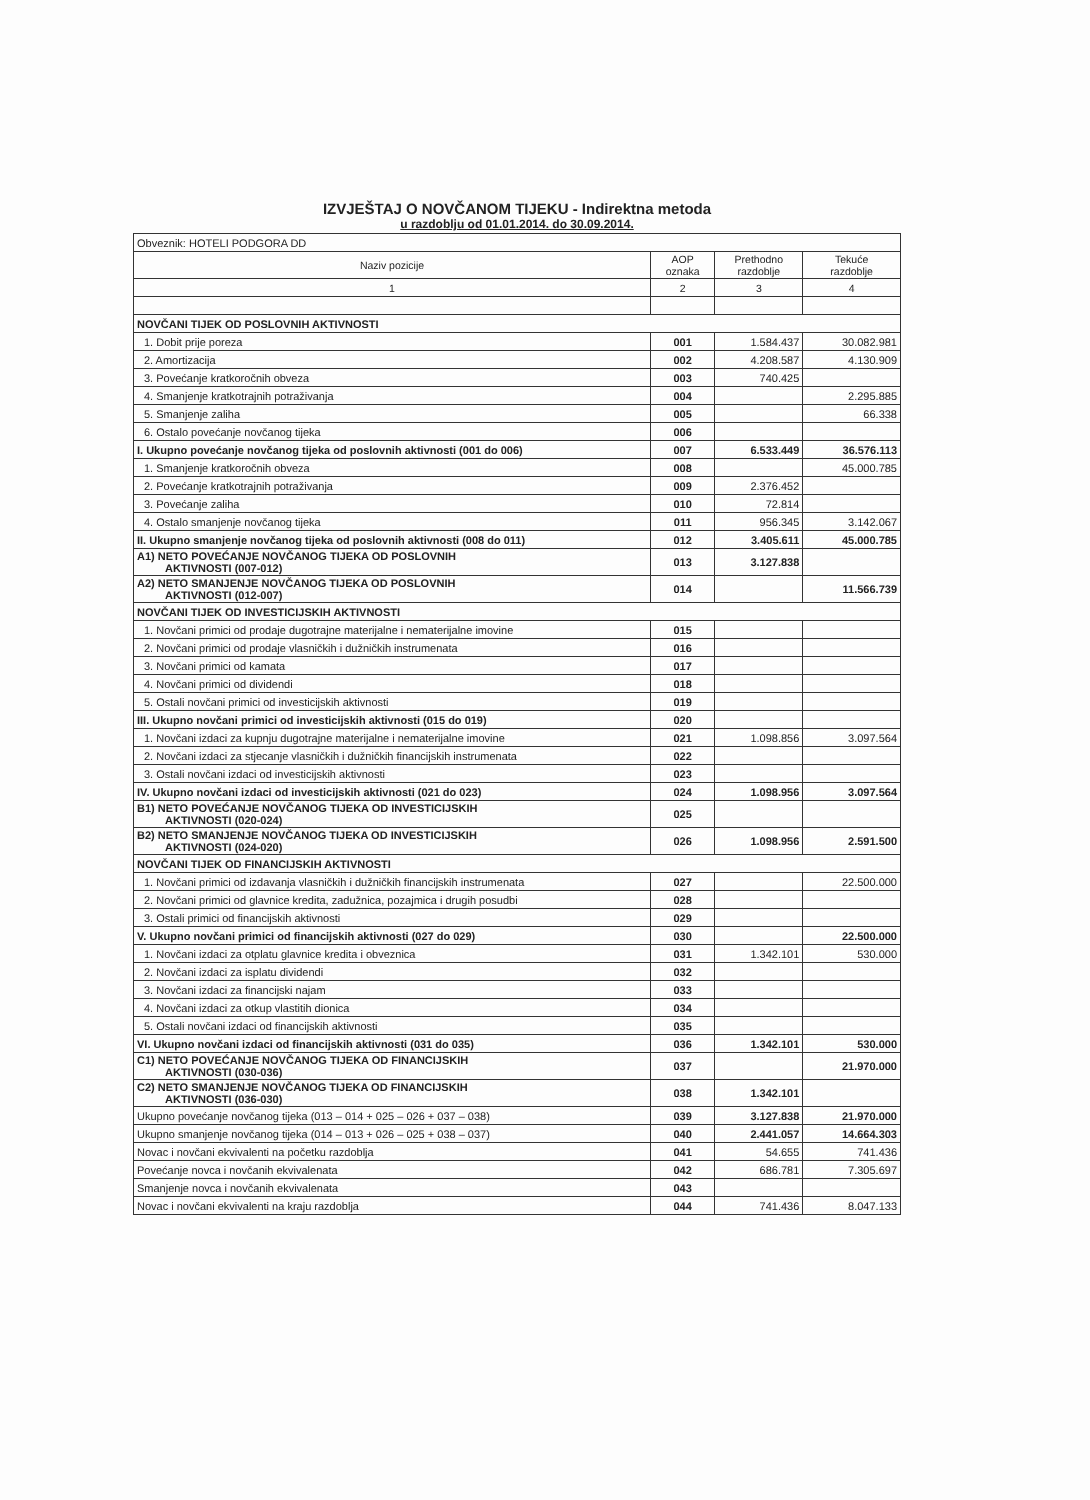IZVJEŠTAJ O NOVČANOM TIJEKU - Indirektna metoda
u razdoblju od 01.01.2014. do 30.09.2014.
| Obveznik: HOTELI PODGORA DD | | | |
| Naziv pozicije | AOP oznaka | Prethodno razdoblje | Tekuće razdoblje |
| 1 | 2 | 3 | 4 |
| NOVČANI TIJEK OD POSLOVNIH AKTIVNOSTI | | | |
| 1. Dobit prije poreza | 001 | 1.584.437 | 30.082.981 |
| 2. Amortizacija | 002 | 4.208.587 | 4.130.909 |
| 3. Povećanje kratkoročnih obveza | 003 | 740.425 | |
| 4. Smanjenje kratkotrajnih potraživanja | 004 | | 2.295.885 |
| 5. Smanjenje zaliha | 005 | | 66.338 |
| 6. Ostalo povećanje novčanog tijeka | 006 | | |
| I. Ukupno povećanje novčanog tijeka od poslovnih aktivnosti (001 do 006) | 007 | 6.533.449 | 36.576.113 |
| 1. Smanjenje kratkoročnih obveza | 008 | | 45.000.785 |
| 2. Povećanje kratkotrajnih potraživanja | 009 | 2.376.452 | |
| 3. Povećanje zaliha | 010 | 72.814 | |
| 4. Ostalo smanjenje novčanog tijeka | 011 | 956.345 | 3.142.067 |
| II. Ukupno smanjenje novčanog tijeka od poslovnih aktivnosti (008 do 011) | 012 | 3.405.611 | 45.000.785 |
| A1) NETO POVEĆANJE NOVČANOG TIJEKA OD POSLOVNIH AKTIVNOSTI (007-012) | 013 | 3.127.838 | |
| A2) NETO SMANJENJE NOVČANOG TIJEKA OD POSLOVNIH AKTIVNOSTI (012-007) | 014 | | 11.566.739 |
| NOVČANI TIJEK OD INVESTICIJSKIH AKTIVNOSTI | | | |
| 1. Novčani primici od prodaje dugotrajne materijalne i nematerijalne imovine | 015 | | |
| 2. Novčani primici od prodaje vlasničkih i dužničkih instrumenata | 016 | | |
| 3. Novčani primici od kamata | 017 | | |
| 4. Novčani primici od dividendi | 018 | | |
| 5. Ostali novčani primici od investicijskih aktivnosti | 019 | | |
| III. Ukupno novčani primici od investicijskih aktivnosti (015 do 019) | 020 | | |
| 1. Novčani izdaci za kupnju dugotrajne materijalne i nematerijalne imovine | 021 | 1.098.856 | 3.097.564 |
| 2. Novčani izdaci za stjecanje vlasničkih i dužničkih financijskih instrumenata | 022 | | |
| 3. Ostali novčani izdaci od investicijskih aktivnosti | 023 | | |
| IV. Ukupno novčani izdaci od investicijskih aktivnosti (021 do 023) | 024 | 1.098.956 | 3.097.564 |
| B1) NETO POVEĆANJE NOVČANOG TIJEKA OD INVESTICIJSKIH AKTIVNOSTI (020-024) | 025 | | |
| B2) NETO SMANJENJE NOVČANOG TIJEKA OD INVESTICIJSKIH AKTIVNOSTI (024-020) | 026 | 1.098.956 | 2.591.500 |
| NOVČANI TIJEK OD FINANCIJSKIH AKTIVNOSTI | | | |
| 1. Novčani primici od izdavanja vlasničkih i dužničkih financijskih instrumenata | 027 | | 22.500.000 |
| 2. Novčani primici od glavnice kredita, zadužnica, pozajmica i drugih posudbi | 028 | | |
| 3. Ostali primici od financijskih aktivnosti | 029 | | |
| V. Ukupno novčani primici od financijskih aktivnosti (027 do 029) | 030 | | 22.500.000 |
| 1. Novčani izdaci za otplatu glavnice kredita i obveznica | 031 | 1.342.101 | 530.000 |
| 2. Novčani izdaci za isplatu dividendi | 032 | | |
| 3. Novčani izdaci za financijski najam | 033 | | |
| 4. Novčani izdaci za otkup vlastitih dionica | 034 | | |
| 5. Ostali novčani izdaci od financijskih aktivnosti | 035 | | |
| VI. Ukupno novčani izdaci od financijskih aktivnosti (031 do 035) | 036 | 1.342.101 | 530.000 |
| C1) NETO POVEĆANJE NOVČANOG TIJEKA OD FINANCIJSKIH AKTIVNOSTI (030-036) | 037 | | 21.970.000 |
| C2) NETO SMANJENJE NOVČANOG TIJEKA OD FINANCIJSKIH AKTIVNOSTI (036-030) | 038 | 1.342.101 | |
| Ukupno povećanje novčanog tijeka (013 – 014 + 025 – 026 + 037 – 038) | 039 | 3.127.838 | 21.970.000 |
| Ukupno smanjenje novčanog tijeka (014 – 013 + 026 – 025 + 038 – 037) | 040 | 2.441.057 | 14.664.303 |
| Novac i novčani ekvivalenti na početku razdoblja | 041 | 54.655 | 741.436 |
| Povećanje novca i novčanih ekvivalenata | 042 | 686.781 | 7.305.697 |
| Smanjenje novca i novčanih ekvivalenata | 043 | | |
| Novac i novčani ekvivalenti na kraju razdoblja | 044 | 741.436 | 8.047.133 |